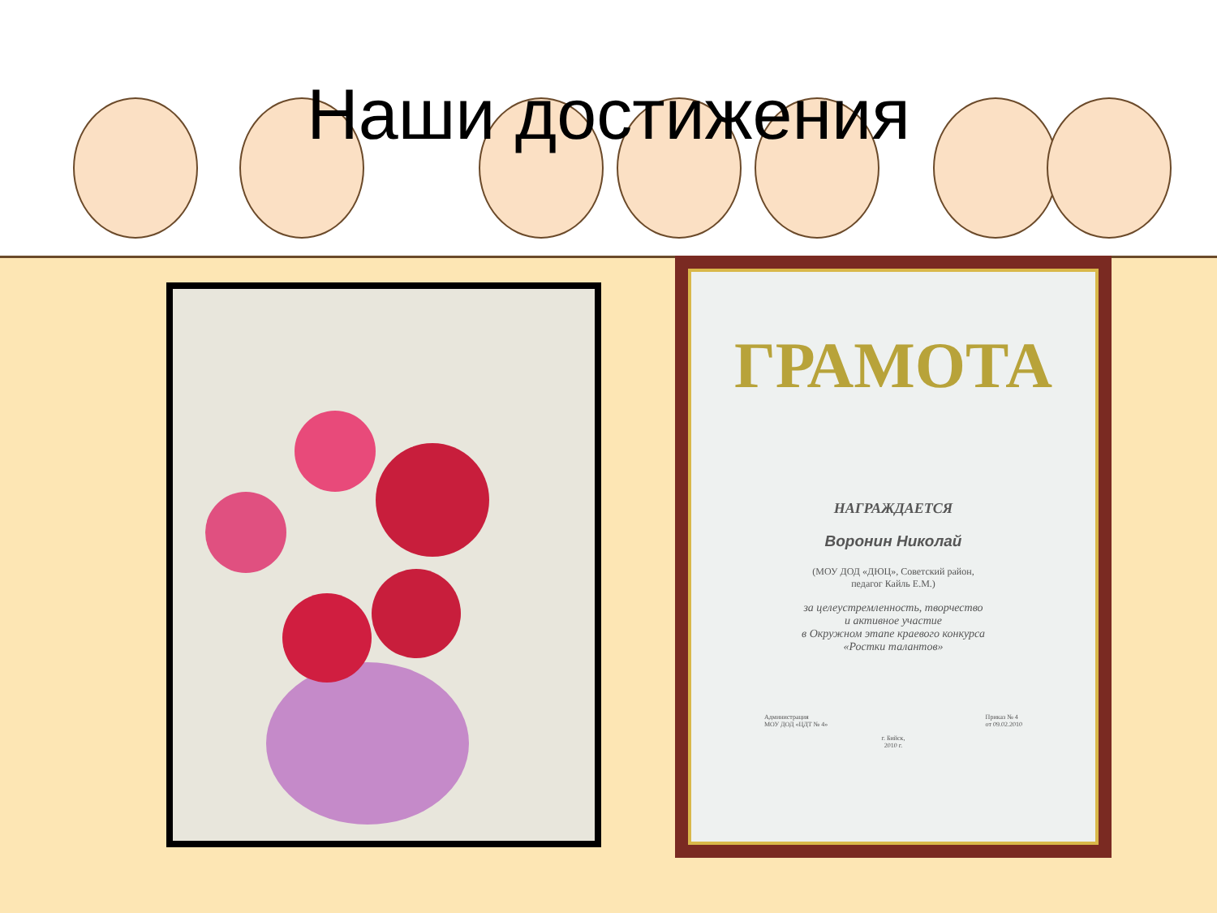Наши достижения
ГРАМОТА
НАГРАЖДАЕТСЯ
Воронин Николай
(МОУ ДОД «ДЮЦ», Советский район,
педагог Кайль Е.М.)
за целеустремленность, творчество
и активное участие
в Окружном этапе краевого конкурса
«Ростки талантов»
Администрация
МОУ ДОД «ЦДТ № 4» Приказ № 4
от 09.02.2010
г. Бийск,
2010 г.